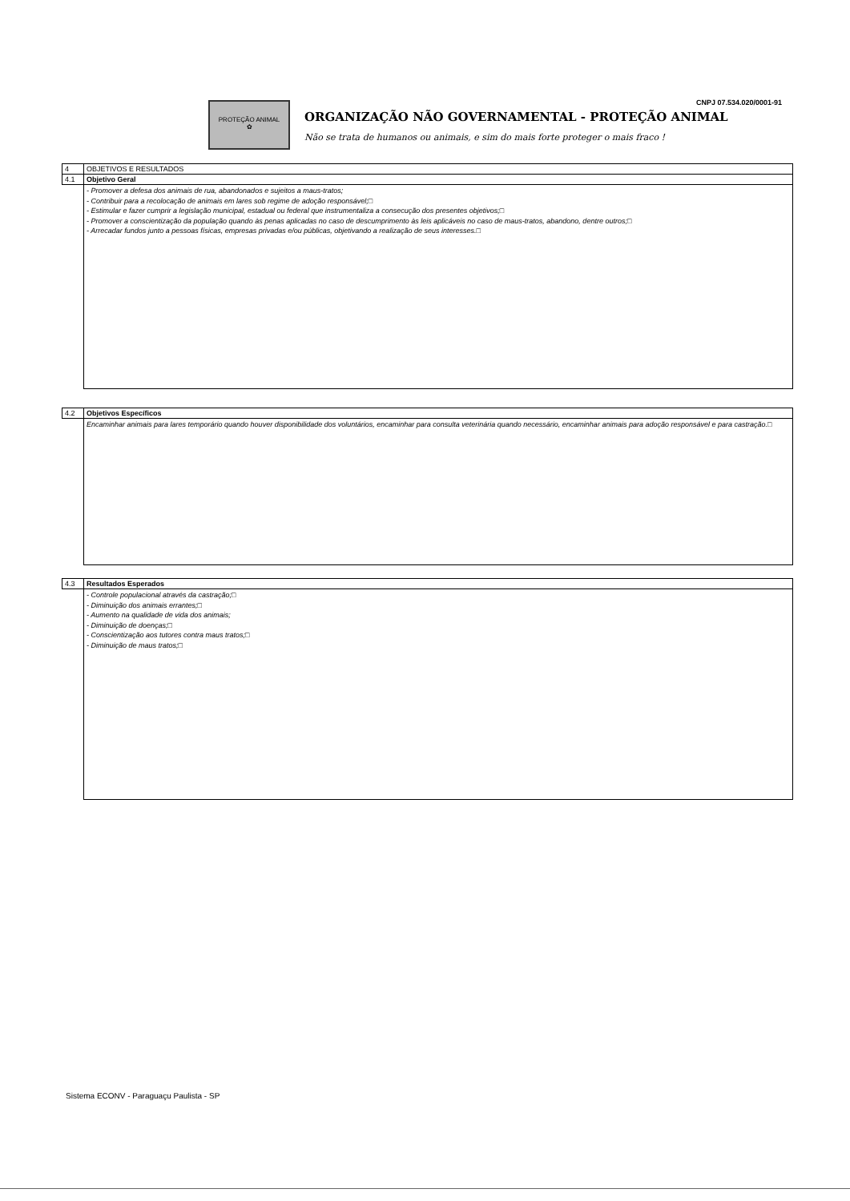PROTEÇÃO ANIMAL
✿
ORGANIZAÇÃO NÃO GOVERNAMENTAL - PROTEÇÃO ANIMAL
Não se trata de humanos ou animais, e sim do mais forte proteger o mais fraco !
CNPJ 07.534.020/0001-91
| 4 | OBJETIVOS E RESULTADOS |
| 4.1 | Objetivo Geral |
| | - Promover a defesa dos animais de rua, abandonados e sujeitos a maus-tratos; - Contribuir para a recolocação de animais em lares sob regime de adoção responsável;□ - Estimular e fazer cumprir a legislação municipal, estadual ou federal que instrumentaliza a consecução dos presentes objetivos;□ - Promover a conscientização da população quando às penas aplicadas no caso de descumprimento às leis aplicáveis no caso de maus-tratos, abandono, dentre outros;□ - Arrecadar fundos junto a pessoas físicas, empresas privadas e/ou públicas, objetivando a realização de seus interesses.□ |
| 4.2 | Objetivos Específicos |
| | Encaminhar animais para lares temporário quando houver disponibilidade dos voluntários, encaminhar para consulta veterinária quando necessário, encaminhar animais para adoção responsável e para castração.□ |
| 4.3 | Resultados Esperados |
| | - Controle populacional através da castração;□ - Diminuição dos animais errantes;□ - Aumento na qualidade de vida dos animais; - Diminuição de doenças;□ - Conscientização aos tutores contra maus tratos;□ - Diminuição de maus tratos;□ |
Sistema ECONV - Paraguaçu Paulista - SP